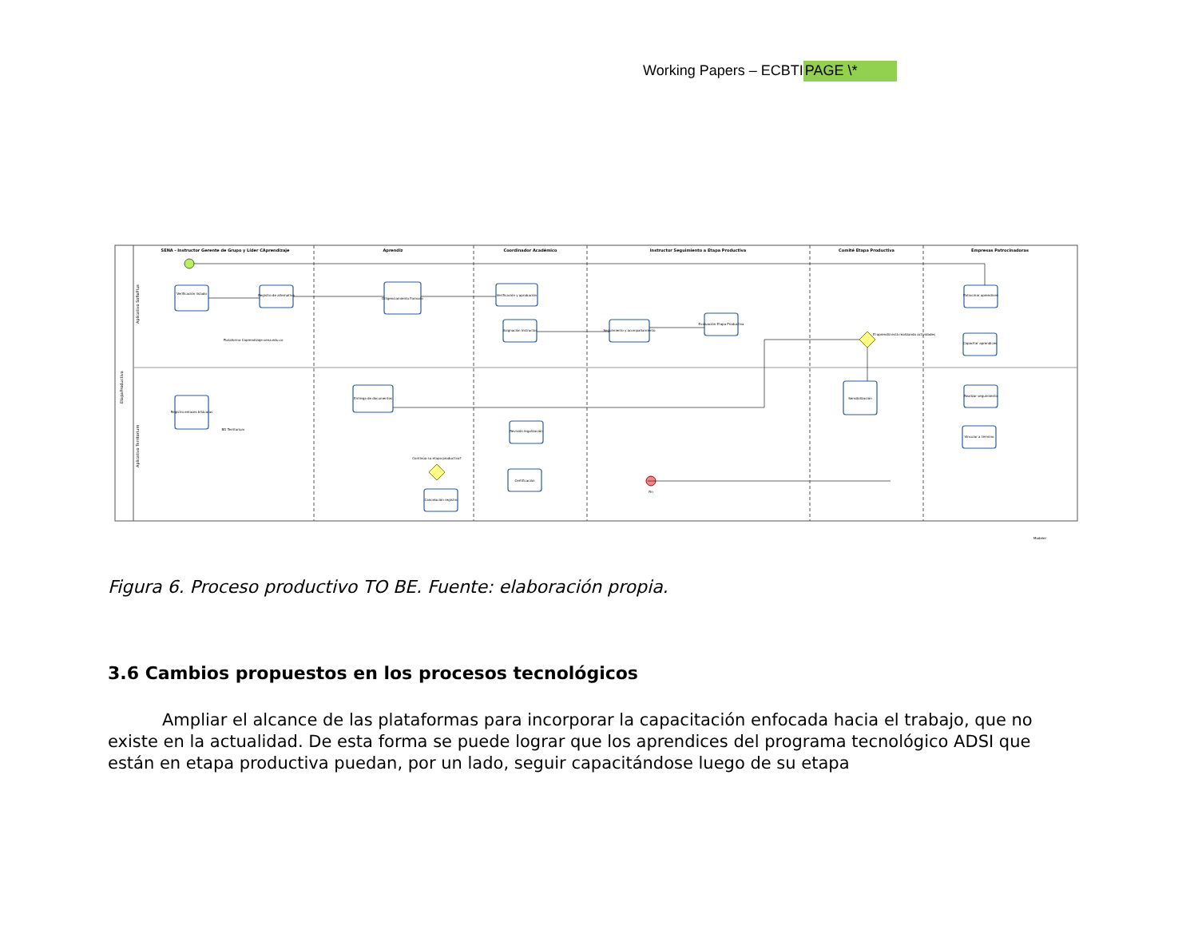Working Papers – ECBTIPAGE \*
SENA - Instructor Gerente de Grupo y Líder CAprendizaje
Aprendiz
Coordinador Académico
Instructor Seguimiento a Etapa Productiva
Comité Etapa Productiva
Empresas Patrocinadoras
EtapaProductiva
Aplicativo SofiaPlus
Aplicativo Territorium
Verificación listado
Registro de alternativa
Diligenciamiento Formato
Verificación y aprobación
Asignación Instructor
Seguimiento y acompañamiento
Evaluación Etapa Productiva
Patrocinar aprendices
Capacitar aprendices
Registro enlaces bitácoras
Entrega de documentos
Revisión legalización
Certificación
Cancelación registro
Sensibilización
Realizar seguimiento
Vincular a término
Fin
Continúa su etapa productiva?
El aprendiz está realizando actividades
Plataforma Caprendizaje.sena.edu.co
BD Territorium
Modeler
Figura 6. Proceso productivo TO BE. Fuente: elaboración propia.
3.6 Cambios propuestos en los procesos tecnológicos
Ampliar el alcance de las plataformas para incorporar la capacitación enfocada hacia el trabajo, que no existe en la actualidad. De esta forma se puede lograr que los aprendices del programa tecnológico ADSI que están en etapa productiva puedan, por un lado, seguir capacitándose luego de su etapa